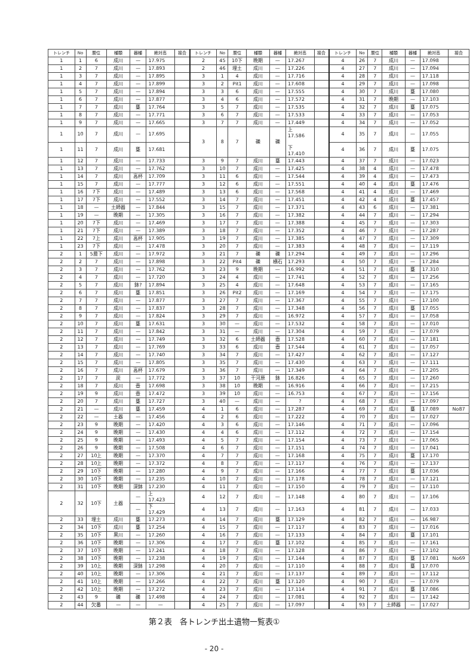| トレンチ | No | 層位 | 種類 | 器種 | 絶対高 | 接合 | トレンチ | No | 層位 | 種類 | 器種 | 絶対高 | 接合 | トレンチ | No | 層位 | 種類 | 器種 | 絶対高 | 接合 |
| --- | --- | --- | --- | --- | --- | --- | --- | --- | --- | --- | --- | --- | --- | --- | --- | --- | --- | --- | --- | --- |
| 1 | 1 | 6 | 成川 | — | 17.975 | | 2 | 45 | 10下 | 晩期 | — | 17.267 | | 4 | 26 | 7 | 成川 | — | 17.098 | |
| 1 | 2 | 7 | 成川 | — | 17.893 | | 2 | 46 | 埋土 | 成川 | — | 17.226 | | 4 | 27 | 7 | 成川 | — | 17.094 | |
| 1 | 3 | 7 | 成川 | — | 17.895 | | 3 | 1 | 4 | 成川 | — | 17.716 | | 4 | 28 | 7 | 成川 | — | 17.118 | |
| 1 | 4 | 7 | 成川 | — | 17.899 | | 3 | 2 | Pit1 | 成川 | — | 17.608 | | 4 | 29 | 7 | 成川 | — | 17.098 | |
| 1 | 5 | 7 | 成川 | — | 17.894 | | 3 | 3 | 6 | 成川 | — | 17.555 | | 4 | 30 | 7 | 成川 | 甕 | 17.080 | |
| 1 | 6 | 7 | 成川 | — | 17.877 | | 3 | 4 | 6 | 成川 | — | 17.572 | | 4 | 31 | 7 | 晩期 | — | 17.103 | |
| 1 | 7 | 7 | 成川 | 甕 | 17.764 | | 3 | 5 | 7 | 成川 | — | 17.535 | | 4 | 32 | 7 | 成川 | 甕 | 17.075 | |
| 1 | 8 | 7 | 成川 | — | 17.771 | | 3 | 6 | 7 | 成川 | — | 17.533 | | 4 | 33 | 7 | 成川 | — | 17.053 | |
| 1 | 9 | 7 | 成川 | — | 17.665 | | 3 | 7 | 7 | 成川 | — | 17.449 | | 4 | 34 | 7 | 成川 | — | 17.052 | |
| 1 | 10 | 7 | 成川 | — | 17.695 | | 3 | 8 | 7 | 礫 | 礫 | 上 17.586 下 17.410 | | 4 | 35 | 7 | 成川 | — | 17.055 | |
| 1 | 11 | 7 | 成川 | 甕 | 17.681 | | | | | | | | | 4 | 36 | 7 | 成川 | 甕 | 17.075 | |
| 1 | 12 | 7 | 成川 | — | 17.733 | | 3 | 9 | 7 | 成川 | 甕 | 17.443 | | 4 | 37 | 7 | 成川 | — | 17.023 | |
| 1 | 13 | 7 | 成川 | — | 17.762 | | 3 | 10 | 7 | 成川 | — | 17.425 | | 4 | 38 | 4 | 成川 | — | 17.478 | |
| 1 | 14 | 7 | 成川 | 高杯 | 17.709 | | 3 | 11 | 6 | 成川 | — | 17.544 | | 4 | 39 | 4 | 成川 | — | 17.473 | |
| 1 | 15 | 7 | 成川 | — | 17.777 | | 3 | 12 | 6 | 成川 | — | 17.551 | | 4 | 40 | 4 | 成川 | 甕 | 17.476 | |
| 1 | 16 | 7下 | 成川 | — | 17.489 | | 3 | 13 | 6 | 成川 | — | 17.568 | | 4 | 41 | 4 | 成川 | — | 17.469 | |
| 1 | 17 | 7下 | 成川 | — | 17.552 | | 3 | 14 | 7 | 成川 | — | 17.451 | | 4 | 42 | 4 | 成川 | 甕 | 17.457 | |
| 1 | 18 | — | 土師器 | — | 17.844 | | 3 | 15 | 7 | 成川 | — | 17.371 | | 4 | 43 | 6 | 成川 | — | 17.381 | |
| 1 | 19 | — | 晩期 | — | 17.305 | | 3 | 16 | 7 | 成川 | — | 17.382 | | 4 | 44 | 7 | 成川 | — | 17.294 | |
| 1 | 20 | 7下 | 成川 | — | 17.469 | | 3 | 17 | 7 | 成川 | — | 17.388 | | 4 | 45 | 7 | 成川 | — | 17.303 | |
| 1 | 21 | 7下 | 成川 | — | 17.389 | | 3 | 18 | 7 | 成川 | — | 17.352 | | 4 | 46 | 7 | 成川 | — | 17.287 | |
| 1 | 22 | 7上 | 成川 | 高杯 | 17.905 | | 3 | 19 | 7 | 成川 | — | 17.385 | | 4 | 47 | 7 | 成川 | — | 17.309 | |
| 1 | 23 | 7下 | 成川 | — | 17.478 | | 3 | 20 | 7 | 成川 | — | 17.383 | | 4 | 48 | 7 | 成川 | — | 17.119 | |
| 2 | 1 | 5層下 | 成川 | — | 17.972 | | 3 | 21 | 7 | 礫 | 礫 | 17.294 | | 4 | 49 | 7 | 成川 | — | 17.296 | |
| 2 | 2 | 7 | 成川 | — | 17.898 | | 3 | 22 | Pit4 | 礫 | 横石 | 17.293 | | 4 | 50 | 7 | 成川 | — | 17.284 | |
| 2 | 3 | 7 | 成川 | — | 17.762 | | 3 | 23 | 9 | 晩期 | — | 16.992 | | 4 | 51 | 7 | 成川 | 甕 | 17.310 | |
| 2 | 4 | 7 | 成川 | — | 17.720 | | 3 | 24 | 4 | 成川 | — | 17.741 | | 4 | 52 | 7 | 成川 | — | 17.256 | |
| 2 | 5 | 7 | 成川 | 鉢? | 17.894 | | 3 | 25 | 4 | 成川 | — | 17.648 | | 4 | 53 | 7 | 成川 | — | 17.165 | |
| 2 | 6 | 7 | 成川 | 甕 | 17.851 | | 3 | 26 | Pit2 | 成川 | — | 17.169 | | 4 | 54 | 7 | 成川 | — | 17.175 | |
| 2 | 7 | 7 | 成川 | — | 17.877 | | 3 | 27 | 7 | 成川 | — | 17.367 | | 4 | 55 | 7 | 成川 | — | 17.100 | |
| 2 | 8 | 7 | 成川 | — | 17.837 | | 3 | 28 | 7 | 成川 | — | 17.348 | | 4 | 56 | 7 | 成川 | 甕 | 17.055 | |
| 2 | 9 | 7 | 成川 | — | 17.824 | | 3 | 29 | 7 | 成川 | — | 16.972 | | 4 | 57 | 7 | 成川 | — | 17.058 | |
| 2 | 10 | 7 | 成川 | 甕 | 17.631 | | 3 | 30 | — | 成川 | — | 17.532 | | 4 | 58 | 7 | 成川 | — | 17.010 | |
| 2 | 11 | 7 | 成川 | — | 17.842 | | 3 | 31 | — | 成川 | — | 17.304 | | 4 | 59 | 7 | 成川 | — | 17.079 | |
| 2 | 12 | 7 | 成川 | — | 17.749 | | 3 | 32 | 6 | 土師器 | 壺 | 17.528 | | 4 | 60 | 7 | 成川 | — | 17.181 | |
| 2 | 13 | 7 | 成川 | — | 17.769 | | 3 | 33 | 6 | 成川 | 壺 | 17.544 | | 4 | 61 | 7 | 成川 | — | 17.057 | |
| 2 | 14 | 7 | 成川 | — | 17.740 | | 3 | 34 | 7 | 成川 | — | 17.427 | | 4 | 62 | 7 | 成川 | — | 17.127 | |
| 2 | 15 | 7 | 成川 | — | 17.805 | | 3 | 35 | 7 | 成川 | — | 17.430 | | 4 | 63 | 7 | 成川 | — | 17.111 | |
| 2 | 16 | 7 | 成川 | 高杯 | 17.679 | | 3 | 36 | 7 | 成川 | — | 17.349 | | 4 | 64 | 7 | 成川 | — | 17.205 | |
| 2 | 17 | 7 | 炭 | — | 17.772 | | 3 | 37 | 10 | 干河原 | 鉢 | 16.826 | | 4 | 65 | 7 | 成川 | — | 17.260 | |
| 2 | 18 | 7 | 成川 | 壺 | 17.698 | | 3 | 38 | 10 | 晩期 | — | 16.916 | | 4 | 66 | 7 | 成川 | — | 17.215 | |
| 2 | 19 | 9 | 成川 | 壺 | 17.472 | | 3 | 39 | 10 | 成川 | — | 16.753 | | 4 | 67 | 7 | 成川 | — | 17.156 | |
| 2 | 20 | 7 | 成川 | 甕 | 17.727 | | 3 | 40 | — | 成川 | — | ? | | 4 | 68 | 7 | 成川 | — | 17.097 | |
| 2 | 21 | — | 成川 | 甕 | 17.459 | | 4 | 1 | 6 | 成川 | — | 17.287 | | 4 | 69 | 7 | 成川 | 甕 | 17.089 | No87 |
| 2 | 22 | — | 土器 | — | 17.456 | | 4 | 2 | 6 | 成川 | — | 17.222 | | 4 | 70 | 7 | 成川 | — | 17.027 | |
| 2 | 23 | 9 | 晩期 | — | 17.420 | | 4 | 3 | 6 | 成川 | — | 17.146 | | 4 | 71 | 7 | 成川 | — | 17.096 | |
| 2 | 24 | 9 | 晩期 | — | 17.430 | | 4 | 4 | 6 | 成川 | — | 17.112 | | 4 | 72 | 7 | 成川 | — | 17.154 | |
| 2 | 25 | 9 | 晩期 | — | 17.493 | | 4 | 5 | 7 | 成川 | — | 17.154 | | 4 | 73 | 7 | 成川 | — | 17.065 | |
| 2 | 26 | 9 | 晩期 | — | 17.508 | | 4 | 6 | 7 | 成川 | — | 17.151 | | 4 | 74 | 7 | 成川 | — | 17.041 | |
| 2 | 27 | 10上 | 晩期 | — | 17.370 | | 4 | 7 | 7 | 成川 | — | 17.168 | | 4 | 75 | 7 | 成川 | 甕 | 17.170 | |
| 2 | 28 | 10上 | 晩期 | — | 17.372 | | 4 | 8 | 7 | 成川 | — | 17.117 | | 4 | 76 | 7 | 成川 | — | 17.137 | |
| 2 | 29 | 10下 | 晩期 | — | 17.280 | | 4 | 9 | 7 | 成川 | — | 17.166 | | 4 | 77 | 7 | 成川 | 甕 | 17.036 | |
| 2 | 30 | 10下 | 晩期 | — | 17.235 | | 4 | 10 | 7 | 成川 | — | 17.178 | | 4 | 78 | 7 | 成川 | — | 17.121 | |
| 2 | 31 | 10下 | 晩期 | 深鉢 | 17.230 | | 4 | 11 | 7 | 成川 | — | 17.150 | | 4 | 79 | 7 | 成川 | — | 17.110 | |
| 2 | 32 | 10下 | 土器 | — | 上 17.423 | | 4 | 12 | 7 | 成川 | — | 17.148 | | 4 | 80 | 7 | 成川 | — | 17.106 | |
| | | | | — | 下 17.429 | | 4 | 13 | 7 | 成川 | — | 17.163 | | 4 | 81 | 7 | 成川 | — | 17.033 | |
| 2 | 33 | 埋土 | 成川 | 甕 | 17.273 | | 4 | 14 | 7 | 成川 | 甕 | 17.129 | | 4 | 82 | 7 | 成川 | — | 16.987 | |
| 2 | 34 | 10下 | 成川 | 甕 | 17.254 | | 4 | 15 | 7 | 成川 | — | 17.117 | | 4 | 83 | 7 | 成川 | — | 17.016 | |
| 2 | 35 | 10下 | 黒川 | — | 17.260 | | 4 | 16 | 7 | 成川 | — | 17.133 | | 4 | 84 | 7 | 成川 | 甕 | 17.101 | |
| 2 | 36 | 10下 | 晩期 | — | 17.306 | | 4 | 17 | 7 | 成川 | 甕 | 17.102 | | 4 | 85 | 7 | 成川 | — | 17.161 | |
| 2 | 37 | 10下 | 晩期 | — | 17.241 | | 4 | 18 | 7 | 成川 | — | 17.128 | | 4 | 86 | 7 | 成川 | — | 17.102 | |
| 2 | 38 | 10下 | 晩期 | — | 17.238 | | 4 | 19 | 7 | 成川 | — | 17.144 | | 4 | 87 | 7 | 成川 | 甕 | 17.081 | No69 |
| 2 | 39 | 10上 | 晩期 | 深鉢 | 17.298 | | 4 | 20 | 7 | 成川 | — | 17.110 | | 4 | 88 | 7 | 成川 | 甕 | 17.070 | |
| 2 | 40 | 10上 | 晩期 | — | 17.306 | | 4 | 21 | 7 | 成川 | — | 17.137 | | 4 | 89 | 7 | 成川 | — | 17.112 | |
| 2 | 41 | 10上 | 晩期 | — | 17.266 | | 4 | 22 | 7 | 成川 | 甕 | 17.120 | | 4 | 90 | 7 | 成川 | — | 17.079 | |
| 2 | 42 | 10上 | 晩期 | — | 17.272 | | 4 | 23 | 7 | 成川 | — | 17.114 | | 4 | 91 | 7 | 成川 | 甕 | 17.086 | |
| 2 | 43 | 9 | 礫 | 礫 | 17.498 | | 4 | 24 | 7 | 成川 | — | 17.081 | | 4 | 92 | 7 | 成川 | — | 17.142 | |
| 2 | 44 | 欠番 | — | — | — | | 4 | 25 | 7 | 成川 | — | 17.097 | | 4 | 93 | 7 | 土師器 | — | 17.027 | |
第２表　各トレンチ出土遺物一覧表①
- 20 -